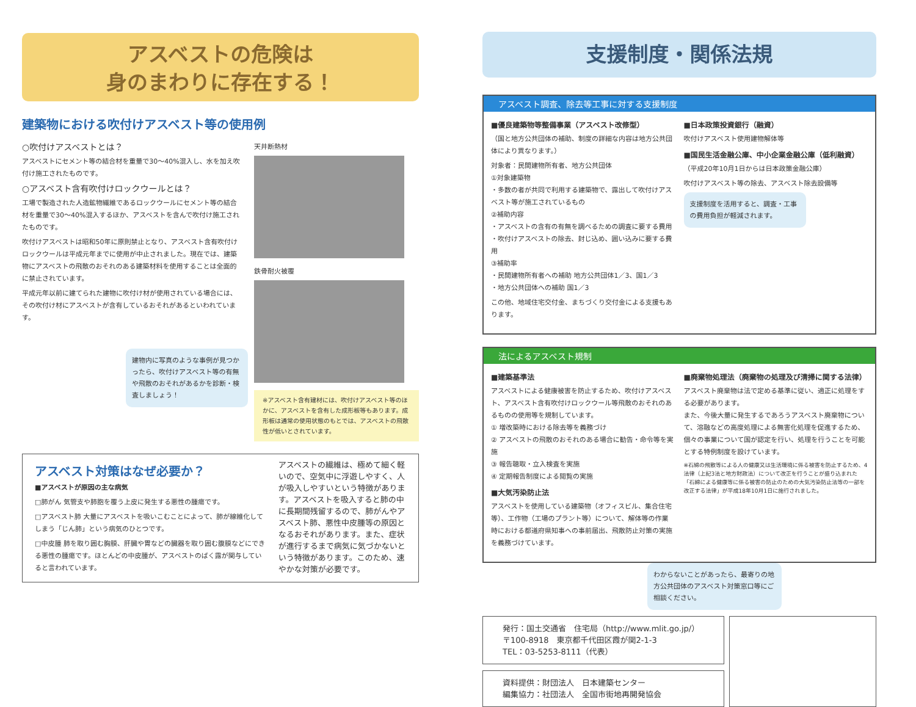アスベストの危険は
身のまわりに存在する！
建築物における吹付けアスベスト等の使用例
○吹付けアスベストとは？
アスベストにセメント等の結合材を重量で30～40%混入し、水を加え吹付け施工されたものです。
○アスベスト含有吹付けロックウールとは？
工場で製造された人造鉱物繊維であるロックウールにセメント等の結合材を重量で30～40%混入するほか、アスベストを含んで吹付け施工されたものです。
吹付けアスベストは昭和50年に原則禁止となり、アスベスト含有吹付けロックウールは平成元年までに使用が中止されました。現在では、建築物にアスベストの飛散のおそれのある建築材料を使用することは全面的に禁止されています。
平成元年以前に建てられた建物に吹付け材が使用されている場合には、その吹付け材にアスベストが含有しているおそれがあるといわれています。
建物内に写真のような事例が見つかったら、吹付けアスベスト等の有無や飛散のおそれがあるかを診断・検査しましょう！
天井断熱材
鉄骨耐火被覆
※アスベスト含有建材には、吹付けアスベスト等のほかに、アスベストを含有した成形板等もあります。成形板は通常の使用状態のもとでは、アスベストの飛散性が低いとされています。
アスベスト対策はなぜ必要か？
■アスベストが原因の主な病気
□肺がん 気管支や肺胞を覆う上皮に発生する悪性の腫瘍です。
□アスベスト肺 大量にアスベストを吸いこむことによって、肺が線維化してしまう「じん肺」という病気のひとつです。
□中皮腫 肺を取り囲む胸膜、肝臓や胃などの臓器を取り囲む腹膜などにできる悪性の腫瘍です。ほとんどの中皮腫が、アスベストのばく露が関与していると言われています。
アスベストの繊維は、極めて細く軽いので、空気中に浮遊しやすく、人が吸入しやすいという特徴があります。アスベストを吸入すると肺の中に長期間残留するので、肺がんやアスベスト肺、悪性中皮腫等の原因となるおそれがあります。また、症状が進行するまで病気に気づかないという特徴があります。このため、速やかな対策が必要です。
支援制度・関係法規
アスベスト調査、除去等工事に対する支援制度
■優良建築物等整備事業（アスベスト改修型）
（国と地方公共団体の補助、制度の詳細な内容は地方公共団体により異なります。）
対象者：民間建物所有者、地方公共団体
①対象建築物
・多数の者が共同で利用する建築物で、露出して吹付けアスベスト等が施工されているもの
②補助内容
・アスベストの含有の有無を調べるための調査に要する費用
・吹付けアスベストの除去、封じ込め、囲い込みに要する費用
③補助率
・民間建物所有者への補助 地方公共団体1／3、国1／3
・地方公共団体への補助 国1／3
この他、地域住宅交付金、まちづくり交付金による支援もあります。
■日本政策投資銀行（融資）
吹付けアスベスト使用建物解体等
■国民生活金融公庫、中小企業金融公庫（低利融資）
（平成20年10月1日からは日本政策金融公庫）
吹付けアスベスト等の除去、アスベスト除去設備等
支援制度を活用すると、調査・工事の費用負担が軽減されます。
法によるアスベスト規制
■建築基準法
アスベストによる健康被害を防止するため、吹付けアスベスト、アスベスト含有吹付けロックウール等飛散のおそれのあるものの使用等を規制しています。
① 増改築時における除去等を義務づけ
② アスベストの飛散のおそれのある場合に勧告・命令等を実施
③ 報告聴取・立入検査を実施
④ 定期報告制度による閲覧の実施
■大気汚染防止法
アスベストを使用している建築物（オフィスビル、集合住宅等）、工作物（工場のプラント等）について、解体等の作業時における都道府県知事への事前届出、飛散防止対策の実施を義務づけています。
■廃棄物処理法（廃棄物の処理及び清掃に関する法律）
アスベスト廃棄物は法で定める基準に従い、適正に処理をする必要があります。
また、今後大量に発生するであろうアスベスト廃棄物について、溶融などの高度処理による無害化処理を促進するため、個々の事業について国が認定を行い、処理を行うことを可能とする特例制度を設けています。
※石綿の飛散等による人の健康又は生活環境に係る被害を防止するため、4法律（上記3法と地方財政法）について改正を行うことが盛り込まれた「石綿による健康等に係る被害の防止のための大気汚染防止法等の一部を改正する法律」が平成18年10月1日に施行されました。
わからないことがあったら、最寄りの地方公共団体のアスベスト対策窓口等にご相談ください。
発行：国土交通省　住宅局（http://www.mlit.go.jp/）
〒100-8918　東京都千代田区霞が関2-1-3
TEL：03-5253-8111（代表）
資料提供：財団法人　日本建築センター
編集協力：社団法人　全国市街地再開発協会